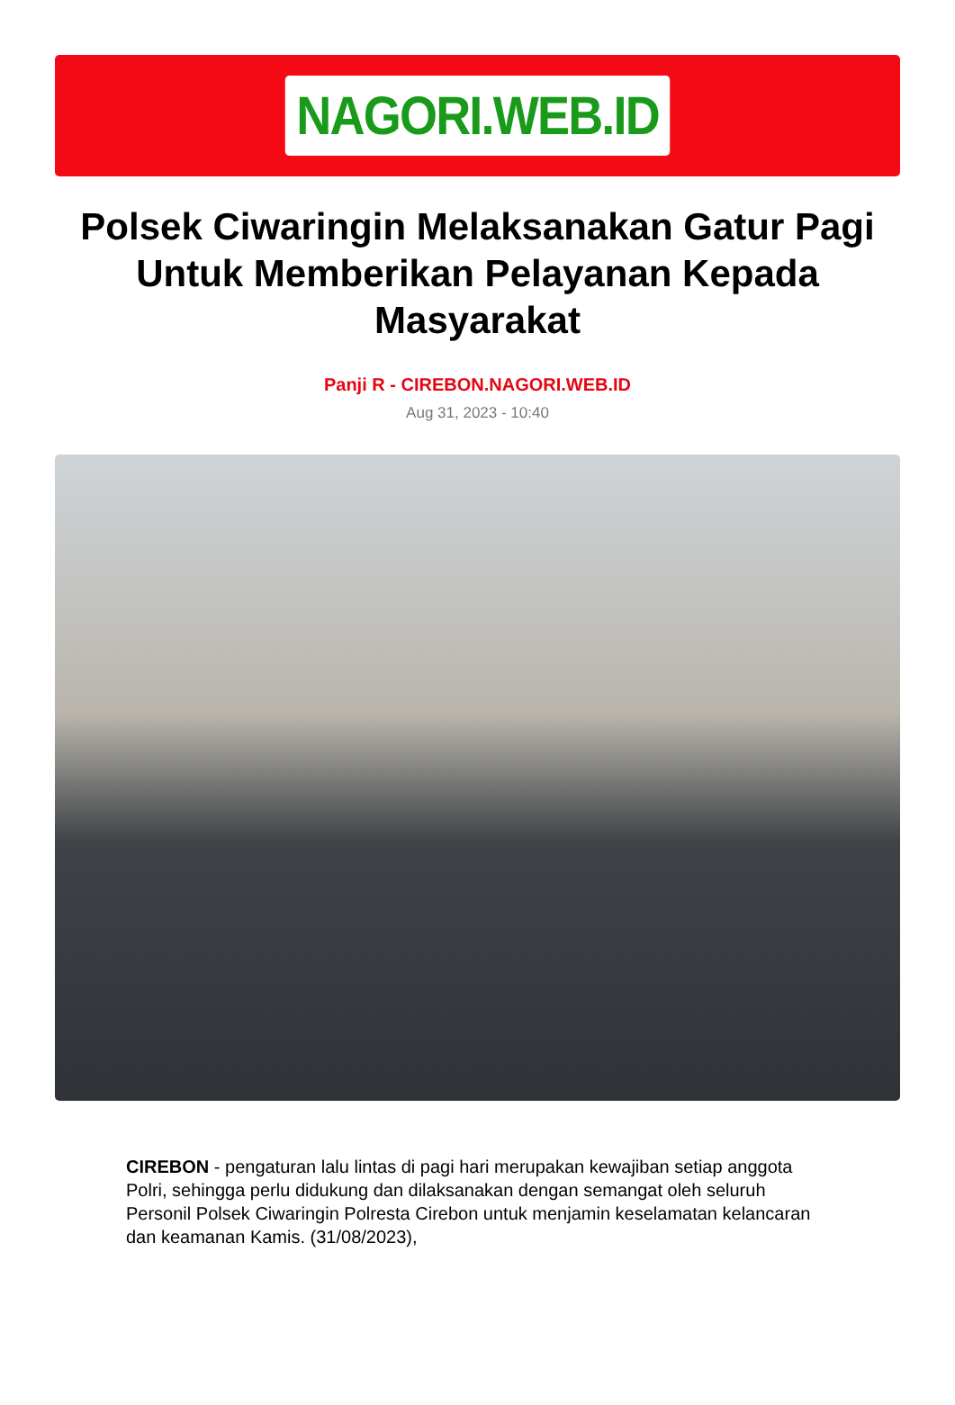NAGORI.WEB.ID
Polsek Ciwaringin Melaksanakan Gatur Pagi Untuk Memberikan Pelayanan Kepada Masyarakat
Panji R - CIREBON.NAGORI.WEB.ID
Aug 31, 2023 - 10:40
CIREBON - pengaturan lalu lintas di pagi hari merupakan kewajiban setiap anggota Polri, sehingga perlu didukung dan dilaksanakan dengan semangat oleh seluruh Personil Polsek Ciwaringin Polresta Cirebon untuk menjamin keselamatan kelancaran dan keamanan Kamis. (31/08/2023),